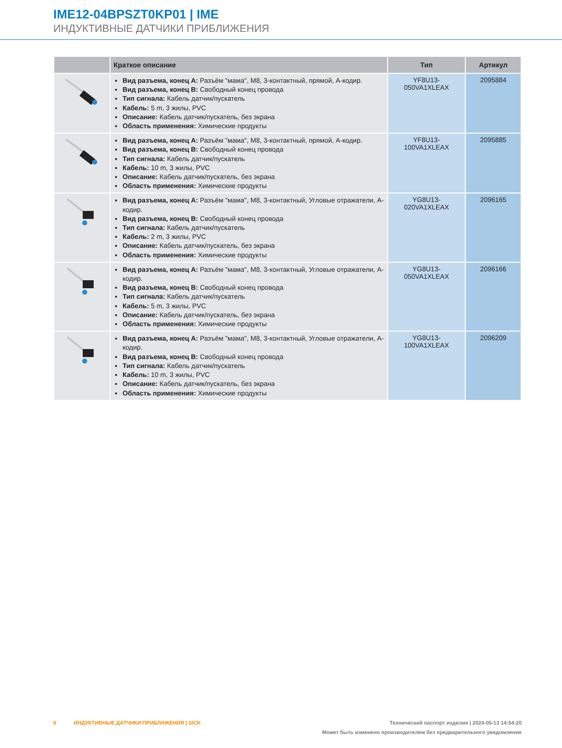IME12-04BPSZT0KP01 | IME
ИНДУКТИВНЫЕ ДАТЧИКИ ПРИБЛИЖЕНИЯ
| | Краткое описание | Тип | Артикул |
| --- | --- | --- | --- |
| | Вид разъема, конец A: Разъём "мама", M8, 3-контактный, прямой, A-кодир. Вид разъема, конец B: Свободный конец провода Тип сигнала: Кабель датчик/пускатель Кабель: 5 m, 3 жилы, PVC Описание: Кабель датчик/пускатель, без экрана Область применения: Химические продукты | YF8U13- 050VA1XLEAX | 2095884 |
| | Вид разъема, конец A: Разъём "мама", M8, 3-контактный, прямой, A-кодир. Вид разъема, конец B: Свободный конец провода Тип сигнала: Кабель датчик/пускатель Кабель: 10 m, 3 жилы, PVC Описание: Кабель датчик/пускатель, без экрана Область применения: Химические продукты | YF8U13- 100VA1XLEAX | 2095885 |
| | Вид разъема, конец A: Разъём "мама", M8, 3-контактный, Угловые отражатели, A-кодир. Вид разъема, конец B: Свободный конец провода Тип сигнала: Кабель датчик/пускатель Кабель: 2 m, 3 жилы, PVC Описание: Кабель датчик/пускатель, без экрана Область применения: Химические продукты | YG8U13- 020VA1XLEAX | 2096165 |
| | Вид разъема, конец A: Разъём "мама", M8, 3-контактный, Угловые отражатели, A-кодир. Вид разъема, конец B: Свободный конец провода Тип сигнала: Кабель датчик/пускатель Кабель: 5 m, 3 жилы, PVC Описание: Кабель датчик/пускатель, без экрана Область применения: Химические продукты | YG8U13- 050VA1XLEAX | 2096166 |
| | Вид разъема, конец A: Разъём "мама", M8, 3-контактный, Угловые отражатели, A-кодир. Вид разъема, конец B: Свободный конец провода Тип сигнала: Кабель датчик/пускатель Кабель: 10 m, 3 жилы, PVC Описание: Кабель датчик/пускатель, без экрана Область применения: Химические продукты | YG8U13- 100VA1XLEAX | 2096209 |
Технический паспорт изделия | 2024-05-13 14:54:20
Может быть изменено производителем без предварительного уведомления
6 ИНДУКТИВНЫЕ ДАТЧИКИ ПРИБЛИЖЕНИЯ | SICK